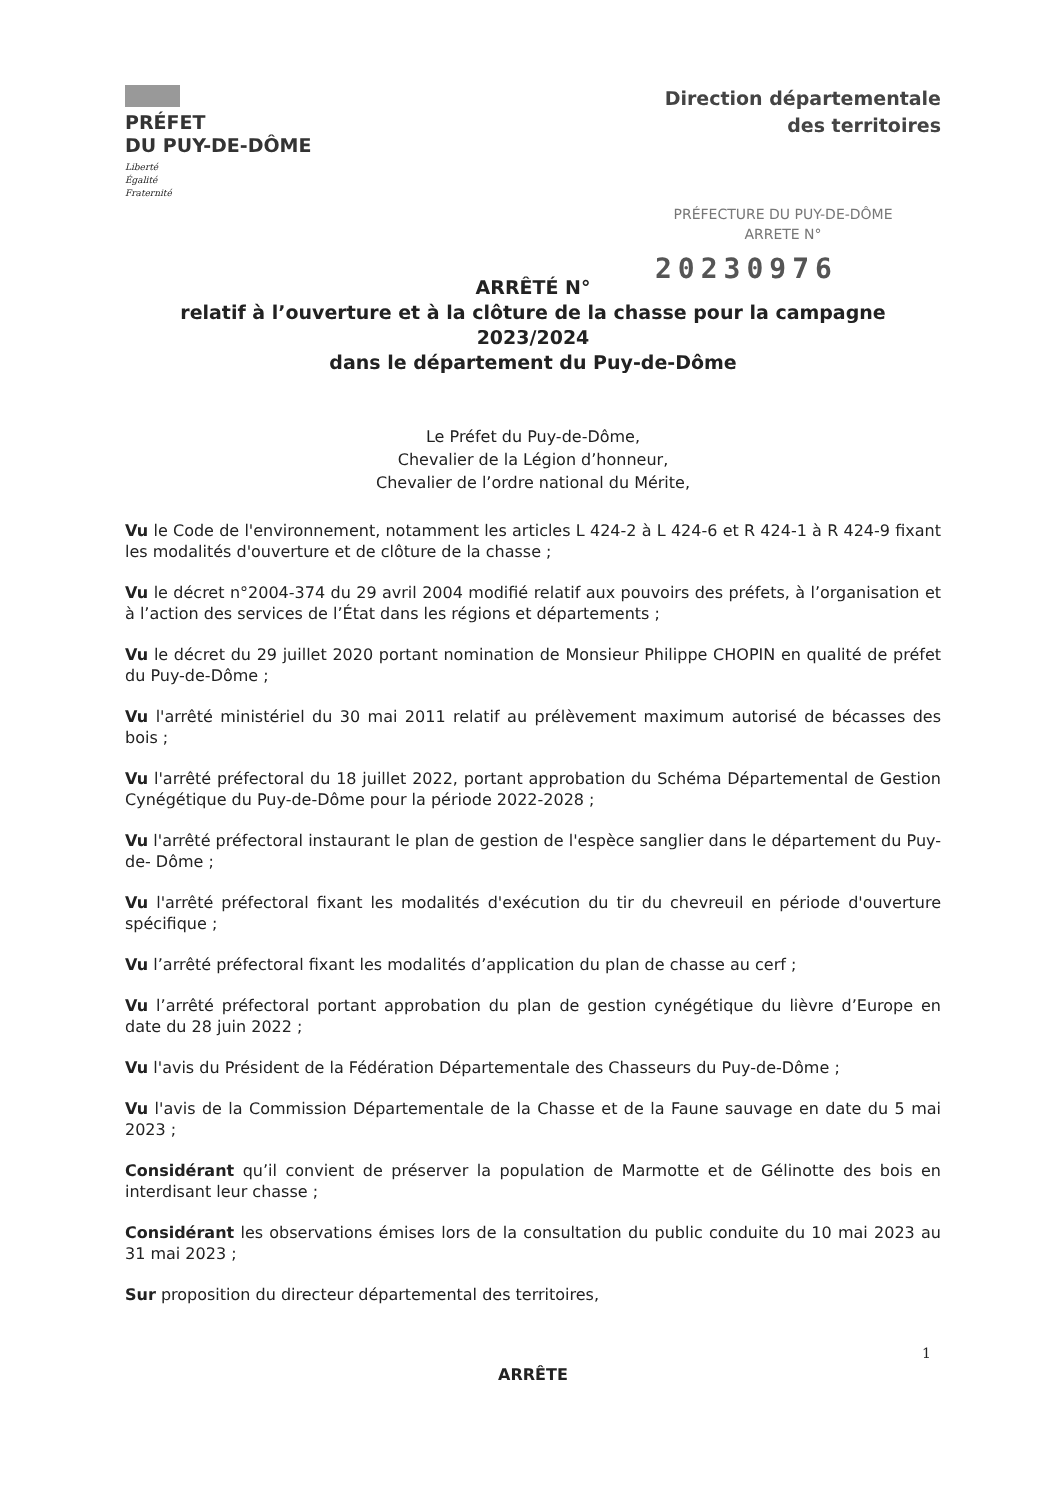PRÉFET
DU PUY-DE-DÔME
Liberté
Égalité
Fraternité
Direction départementale
des territoires
PRÉFECTURE DU PUY-DE-DÔME
ARRETE N°
20230976
ARRÊTÉ N°
relatif à l’ouverture et à la clôture de la chasse pour la campagne 2023/2024
dans le département du Puy-de-Dôme
Le Préfet du Puy-de-Dôme,
Chevalier de la Légion d’honneur,
Chevalier de l’ordre national du Mérite,
Vu le Code de l'environnement, notamment les articles L 424-2 à L 424-6 et R 424-1 à R 424-9 fixant les modalités d'ouverture et de clôture de la chasse ;
Vu le décret n°2004-374 du 29 avril 2004 modifié relatif aux pouvoirs des préfets, à l’organisation et à l’action des services de l’État dans les régions et départements ;
Vu le décret du 29 juillet 2020 portant nomination de Monsieur Philippe CHOPIN en qualité de préfet du Puy-de-Dôme ;
Vu l'arrêté ministériel du 30 mai 2011 relatif au prélèvement maximum autorisé de bécasses des bois ;
Vu l'arrêté préfectoral du 18 juillet 2022, portant approbation du Schéma Départemental de Gestion Cynégétique du Puy-de-Dôme pour la période 2022-2028 ;
Vu l'arrêté préfectoral instaurant le plan de gestion de l'espèce sanglier dans le département du Puy-de- Dôme ;
Vu l'arrêté préfectoral fixant les modalités d'exécution du tir du chevreuil en période d'ouverture spécifique ;
Vu l’arrêté préfectoral fixant les modalités d’application du plan de chasse au cerf ;
Vu l’arrêté préfectoral portant approbation du plan de gestion cynégétique du lièvre d’Europe en date du 28 juin 2022 ;
Vu l'avis du Président de la Fédération Départementale des Chasseurs du Puy-de-Dôme ;
Vu l'avis de la Commission Départementale de la Chasse et de la Faune sauvage en date du 5 mai 2023 ;
Considérant qu’il convient de préserver la population de Marmotte et de Gélinotte des bois en interdisant leur chasse ;
Considérant les observations émises lors de la consultation du public conduite du 10 mai 2023 au 31 mai 2023 ;
Sur proposition du directeur départemental des territoires,
ARRÊTE
1